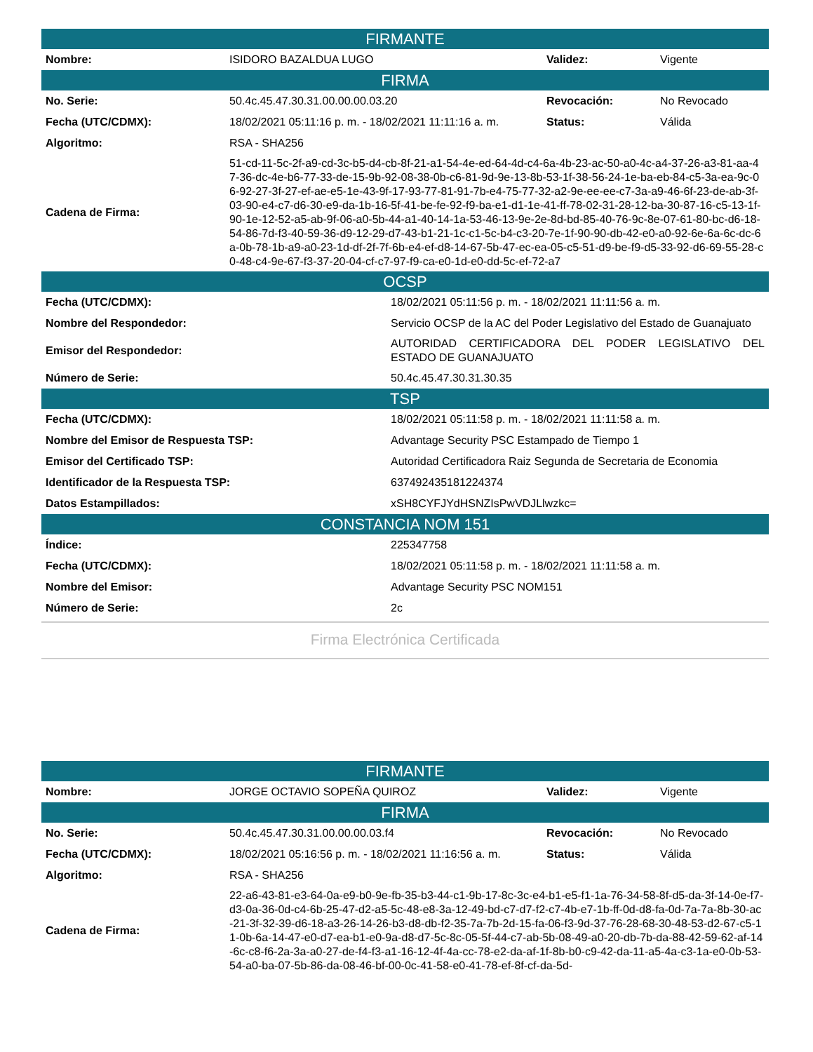| FIRMANTE | | | |
| --- | --- | --- | --- |
| Nombre: | ISIDORO BAZALDUA LUGO | Validez: | Vigente |
| FIRMA | | | |
| No. Serie: | 50.4c.45.47.30.31.00.00.00.03.20 | Revocación: | No Revocado |
| Fecha (UTC/CDMX): | 18/02/2021 05:11:16 p. m. - 18/02/2021 11:11:16 a. m. | Status: | Válida |
| Algoritmo: | RSA - SHA256 | | |
| Cadena de Firma: | 51-cd-11-5c-2f-a9-cd-3c-b5-d4-cb-8f-21-a1-54-4e-ed-64-4d-c4-6a-4b-23-ac-50-a0-4c-a4-37-26-a3-81-aa-47-36-dc-4e-b6-77-33-de-15-9b-92-08-38-0b-c6-81-9d-9e-13-8b-53-1f-38-56-24-1e-ba-eb-84-c5-3a-ea-9c-06-92-27-3f-27-ef-ae-e5-1e-43-9f-17-93-77-81-91-7b-e4-75-77-32-a2-9e-ee-ee-c7-3a-a9-46-6f-23-de-ab-3f-03-90-e4-c7-d6-30-e9-da-1b-16-5f-41-be-fe-92-f9-ba-e1-d1-1e-41-ff-78-02-31-28-12-ba-30-87-16-c5-13-1f-90-1e-12-52-a5-ab-9f-06-a0-5b-44-a1-40-14-1a-53-46-13-9e-2e-8d-bd-85-40-76-9c-8e-07-61-80-bc-d6-18-54-86-7d-f3-40-59-36-d9-12-29-d7-43-b1-21-1c-c1-5c-b4-c3-20-7e-1f-90-90-db-42-e0-a0-92-6e-6a-6c-dc-6a-0b-78-1b-a9-a0-23-1d-df-2f-7f-6b-e4-ef-d8-14-67-5b-47-ec-ea-05-c5-51-d9-be-f9-d5-33-92-d6-69-55-28-c0-48-c4-9e-67-f3-37-20-04-cf-c7-97-f9-ca-e0-1d-e0-dd-5c-ef-72-a7 | | |
| OCSP | |
| --- | --- |
| Fecha (UTC/CDMX): | 18/02/2021 05:11:56 p. m. - 18/02/2021 11:11:56 a. m. |
| Nombre del Respondedor: | Servicio OCSP de la AC del Poder Legislativo del Estado de Guanajuato |
| Emisor del Respondedor: | AUTORIDAD CERTIFICADORA DEL PODER LEGISLATIVO DEL ESTADO DE GUANAJUATO |
| Número de Serie: | 50.4c.45.47.30.31.30.35 |
| TSP | |
| Fecha (UTC/CDMX): | 18/02/2021 05:11:58 p. m. - 18/02/2021 11:11:58 a. m. |
| Nombre del Emisor de Respuesta TSP: | Advantage Security PSC Estampado de Tiempo 1 |
| Emisor del Certificado TSP: | Autoridad Certificadora Raiz Segunda de Secretaria de Economia |
| Identificador de la Respuesta TSP: | 637492435181224374 |
| Datos Estampillados: | xSH8CYFJYdHSNZIsPwVDJLlwzkc= |
| CONSTANCIA NOM 151 | |
| Índice: | 225347758 |
| Fecha (UTC/CDMX): | 18/02/2021 05:11:58 p. m. - 18/02/2021 11:11:58 a. m. |
| Nombre del Emisor: | Advantage Security PSC NOM151 |
| Número de Serie: | 2c |
Firma Electrónica Certificada
| FIRMANTE | | | |
| --- | --- | --- | --- |
| Nombre: | JORGE OCTAVIO SOPEÑA QUIROZ | Validez: | Vigente |
| FIRMA | | | |
| No. Serie: | 50.4c.45.47.30.31.00.00.00.03.f4 | Revocación: | No Revocado |
| Fecha (UTC/CDMX): | 18/02/2021 05:16:56 p. m. - 18/02/2021 11:16:56 a. m. | Status: | Válida |
| Algoritmo: | RSA - SHA256 | | |
| Cadena de Firma: | 22-a6-43-81-e3-64-0a-e9-b0-9e-fb-35-b3-44-c1-9b-17-8c-3c-e4-b1-e5-f1-1a-76-34-58-8f-d5-da-3f-14-0e-f7-d3-0a-36-0d-c4-6b-25-47-d2-a5-5c-48-e8-3a-12-49-bd-c7-d7-f2-c7-4b-e7-1b-ff-0d-d8-fa-0d-7a-7a-8b-30-ac-21-3f-32-39-d6-18-a3-26-14-26-b3-d8-db-f2-35-7a-7b-2d-15-fa-06-f3-9d-37-76-28-68-30-48-53-d2-67-c5-11-0b-6a-14-47-e0-d7-ea-b1-e0-9a-d8-d7-5c-8c-05-5f-44-c7-ab-5b-08-49-a0-20-db-7b-da-88-42-59-62-af-14-6c-c8-f6-2a-3a-a0-27-de-f4-f3-a1-16-12-4f-4a-cc-78-e2-da-af-1f-8b-b0-c9-42-da-11-a5-4a-c3-1a-e0-0b-53-54-a0-ba-07-5b-86-da-08-46-bf-00-0c-41-58-e0-41-78-ef-8f-cf-da-5d- | | |